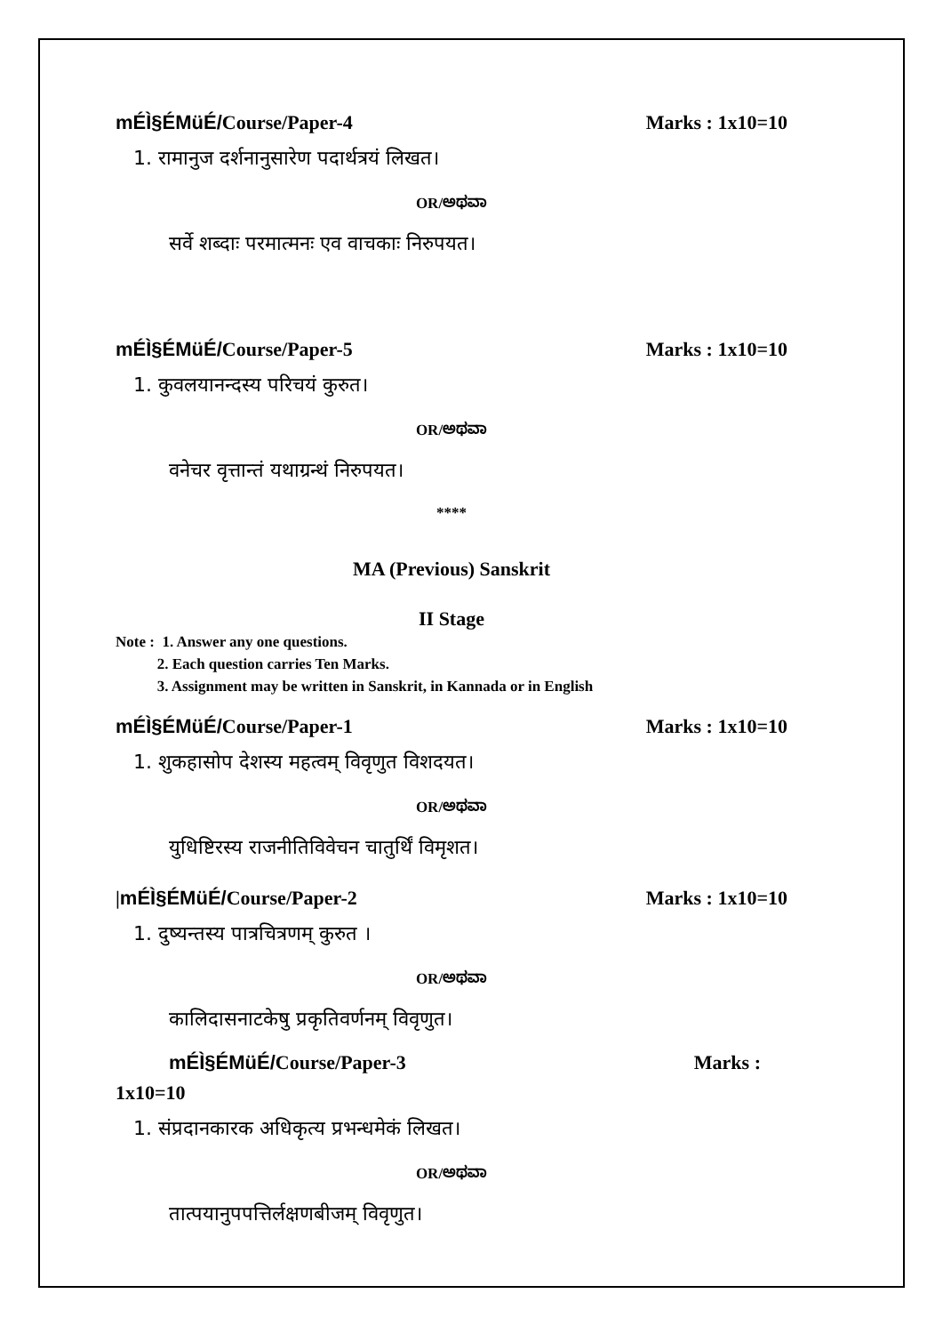mÉÌ§ÉMüÉ/Course/Paper-4 Marks : 1x10=10
1. रामानुज दर्शनानुसारेण पदार्थत्रयं लिखत।
OR/ಅಥವಾ
सर्वे शब्दाः परमात्मनः एव वाचकाः निरुपयत।
mÉÌ§ÉMüÉ/Course/Paper-5 Marks : 1x10=10
1. कुवलयानन्दस्य परिचयं कुरुत।
OR/ಅಥವಾ
वनेचर वृत्तान्तं यथाग्रन्थं निरुपयत।
****
MA (Previous) Sanskrit
II Stage
Note : 1. Answer any one questions.
2. Each question carries Ten Marks.
3. Assignment may be written in Sanskrit, in Kannada or in English
mÉÌ§ÉMüÉ/Course/Paper-1 Marks : 1x10=10
1. शुकहासोप देशस्य महत्वम् विवृणुत विशदयत।
OR/ಅಥವಾ
युधिष्टिरस्य राजनीतिविवेचन चातुर्थिं विमृशत।
|mÉÌ§ÉMüÉ/Course/Paper-2 Marks : 1x10=10
1. दुष्यन्तस्य पात्रचित्रणम् कुरुत ।
OR/ಅಥವಾ
कालिदासनाटकेषु प्रकृतिवर्णनम् विवृणुत।
mÉÌ§ÉMüÉ/Course/Paper-3 Marks :
1x10=10
1. संप्रदानकारक अधिकृत्य प्रभन्धमेकं लिखत।
OR/ಅಥವಾ
तात्पयानुपपत्तिर्लक्षणबीजम् विवृणुत।